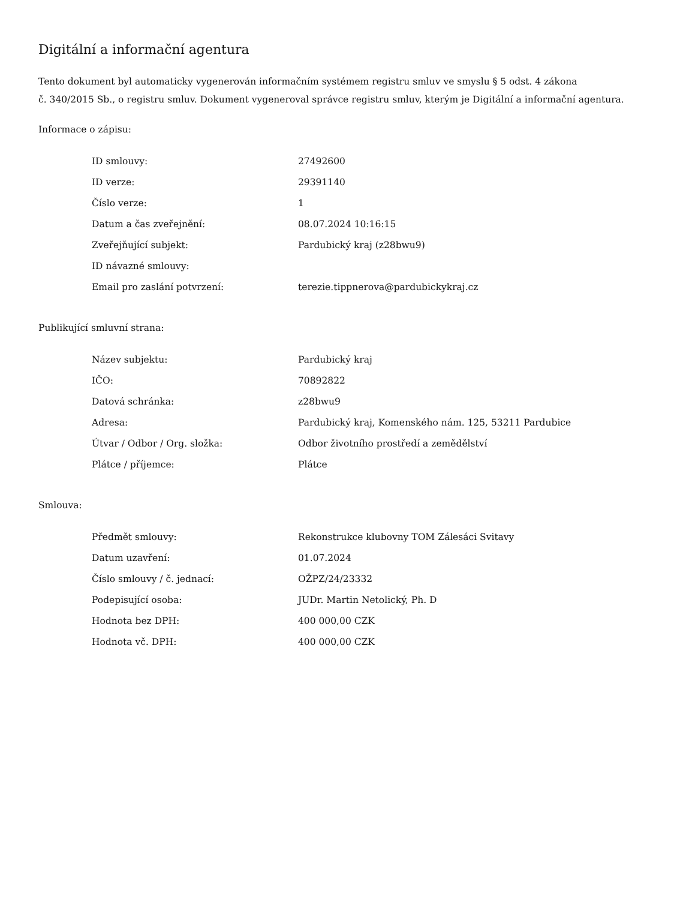Digitální a informační agentura
Tento dokument byl automaticky vygenerován informačním systémem registru smluv ve smyslu § 5 odst. 4 zákona
č. 340/2015 Sb., o registru smluv. Dokument vygeneroval správce registru smluv, kterým je Digitální a informační agentura.
Informace o zápisu:
| ID smlouvy: | 27492600 |
| ID verze: | 29391140 |
| Číslo verze: | 1 |
| Datum a čas zveřejnění: | 08.07.2024 10:16:15 |
| Zveřejňující subjekt: | Pardubický kraj (z28bwu9) |
| ID návazné smlouvy: | |
| Email pro zaslání potvrzení: | terezie.tippnerova@pardubickykraj.cz |
Publikující smluvní strana:
| Název subjektu: | Pardubický kraj |
| IČO: | 70892822 |
| Datová schránka: | z28bwu9 |
| Adresa: | Pardubický kraj, Komenského nám. 125, 53211 Pardubice |
| Útvar / Odbor / Org. složka: | Odbor životního prostředí a zemědělství |
| Plátce / příjemce: | Plátce |
Smlouva:
| Předmět smlouvy: | Rekonstrukce klubovny TOM Zálesáci Svitavy |
| Datum uzavření: | 01.07.2024 |
| Číslo smlouvy / č. jednací: | OŽPZ/24/23332 |
| Podepisující osoba: | JUDr. Martin Netolický, Ph. D |
| Hodnota bez DPH: | 400 000,00 CZK |
| Hodnota vč. DPH: | 400 000,00 CZK |